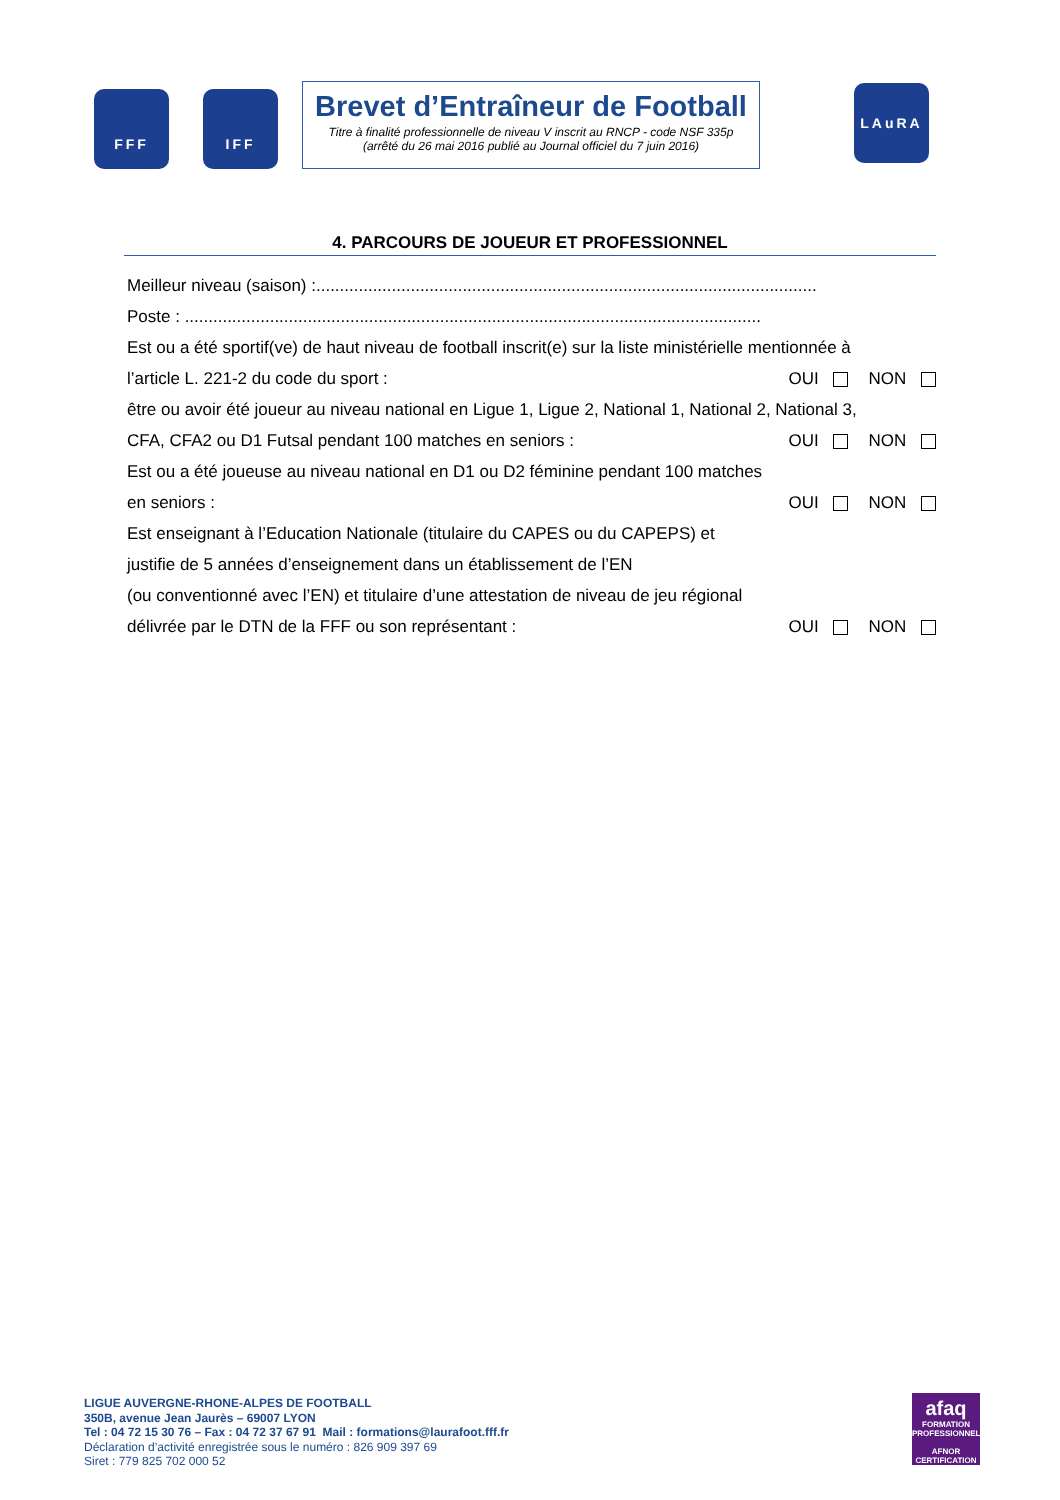FFF IFF
Brevet d’Entraîneur de Football
Titre à finalité professionnelle de niveau V inscrit au RNCP - code NSF 335p
(arrêté du 26 mai 2016 publié au Journal officiel du 7 juin 2016)
LAuRA
4. PARCOURS DE JOUEUR ET PROFESSIONNEL
Meilleur niveau (saison) :..........................................................................................................
Poste : ..........................................................................................................................
Est ou a été sportif(ve) de haut niveau de football inscrit(e) sur la liste ministérielle mentionnée à
l’article L. 221-2 du code du sport : OUI NON
être ou avoir été joueur au niveau national en Ligue 1, Ligue 2, National 1, National 2, National 3,
CFA, CFA2 ou D1 Futsal pendant 100 matches en seniors : OUI NON
Est ou a été joueuse au niveau national en D1 ou D2 féminine pendant 100 matches
en seniors : OUI NON
Est enseignant à l’Education Nationale (titulaire du CAPES ou du CAPEPS) et
justifie de 5 années d’enseignement dans un établissement de l’EN
(ou conventionné avec l’EN) et titulaire d’une attestation de niveau de jeu régional
délivrée par le DTN de la FFF ou son représentant : OUI NON
LIGUE AUVERGNE-RHONE-ALPES DE FOOTBALL
350B, avenue Jean Jaurès – 69007 LYON
Tel : 04 72 15 30 76 – Fax : 04 72 37 67 91 Mail : formations@laurafoot.fff.fr
Déclaration d’activité enregistrée sous le numéro : 826 909 397 69
Siret : 779 825 702 000 52
afaq
FORMATION PROFESSIONNELLE
AFNOR CERTIFICATION